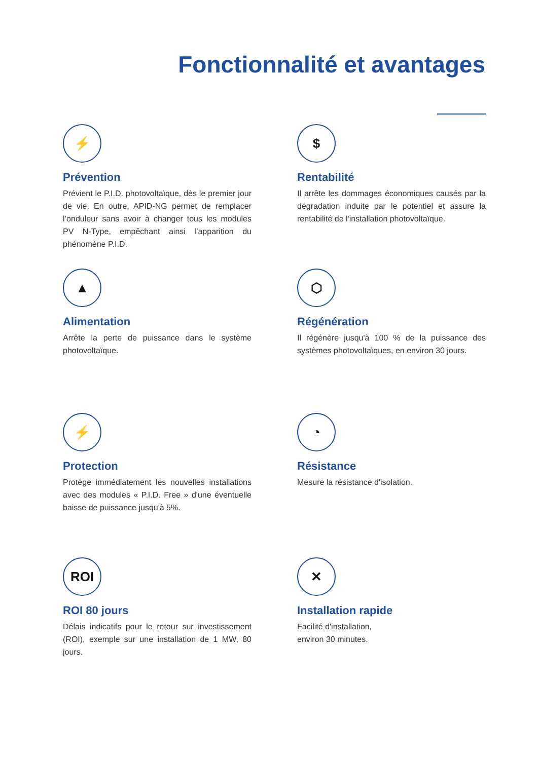Fonctionnalité et avantages
⚡
Prévention
Prévient le P.I.D. photovoltaïque, dès le premier jour de vie. En outre, APID-NG permet de remplacer l’onduleur sans avoir à changer tous les modules PV N-Type, empêchant ainsi l’apparition du phénomène P.I.D.
$
Rentabilité
Il arrête les dommages économiques causés par la dégradation induite par le potentiel et assure la rentabilité de l'installation photovoltaïque.
▲
Alimentation
Arrête la perte de puissance dans le système photovoltaïque.
⬡
Régénération
Il régénère jusqu'à 100 % de la puissance des systèmes photovoltaïques, en environ 30 jours.
⚡
Protection
Protège immédiatement les nouvelles installations avec des modules « P.I.D. Free » d'une éventuelle baisse de puissance jusqu'à 5%.
◔
Résistance
Mesure la résistance d'isolation.
ROI
ROI 80 jours
Délais indicatifs pour le retour sur investissement (ROI), exemple sur une installation de 1 MW, 80 jours.
✕
Installation rapide
Facilité d'installation,
environ 30 minutes.